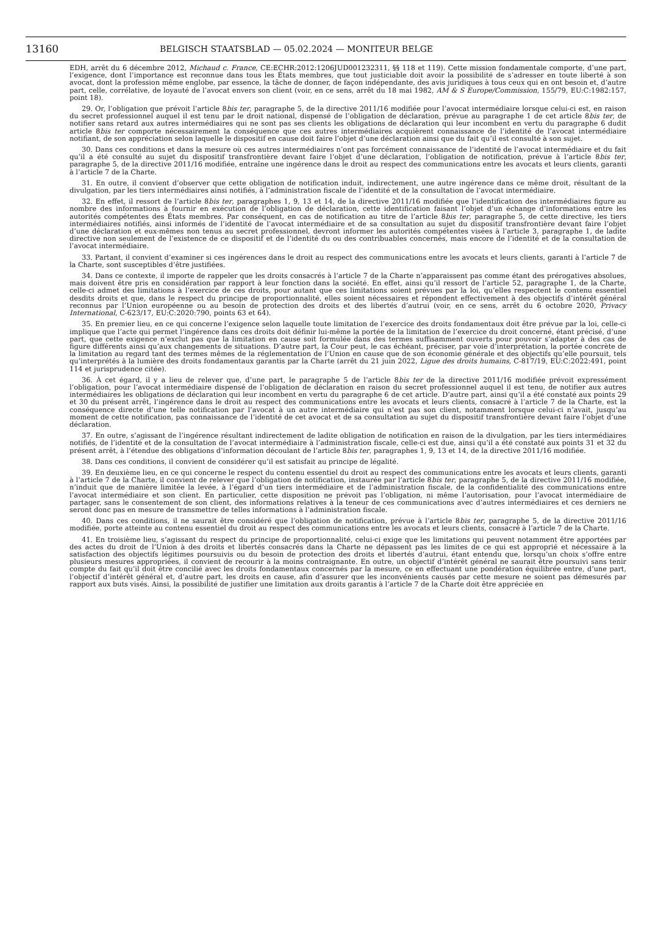13160 BELGISCH STAATSBLAD — 05.02.2024 — MONITEUR BELGE
EDH, arrêt du 6 décembre 2012, Michaud c. France, CE:ECHR:2012:1206JUD001232311, §§ 118 et 119). Cette mission fondamentale comporte, d’une part, l’exigence, dont l’importance est reconnue dans tous les États membres, que tout justiciable doit avoir la possibilité de s’adresser en toute liberté à son avocat, dont la profession même englobe, par essence, la tâche de donner, de façon indépendante, des avis juridiques à tous ceux qui en ont besoin et, d’autre part, celle, corrélative, de loyauté de l’avocat envers son client (voir, en ce sens, arrêt du 18 mai 1982, AM & S Europe/Commission, 155/79, EU:C:1982:157, point 18).
29. Or, l’obligation que prévoit l’article 8bis ter, paragraphe 5, de la directive 2011/16 modifiée pour l’avocat intermédiaire lorsque celui-ci est, en raison du secret professionnel auquel il est tenu par le droit national, dispensé de l’obligation de déclaration, prévue au paragraphe 1 de cet article 8bis ter, de notifier sans retard aux autres intermédiaires qui ne sont pas ses clients les obligations de déclaration qui leur incombent en vertu du paragraphe 6 dudit article 8bis ter comporte nécessairement la conséquence que ces autres intermédiaires acquièrent connaissance de l’identité de l’avocat intermédiaire notifiant, de son appréciation selon laquelle le dispositif en cause doit faire l’objet d’une déclaration ainsi que du fait qu’il est consulté à son sujet.
30. Dans ces conditions et dans la mesure où ces autres intermédiaires n’ont pas forcément connaissance de l’identité de l’avocat intermédiaire et du fait qu’il a été consulté au sujet du dispositif transfrontière devant faire l’objet d’une déclaration, l’obligation de notification, prévue à l’article 8bis ter, paragraphe 5, de la directive 2011/16 modifiée, entraîne une ingérence dans le droit au respect des communications entre les avocats et leurs clients, garanti à l’article 7 de la Charte.
31. En outre, il convient d’observer que cette obligation de notification induit, indirectement, une autre ingérence dans ce même droit, résultant de la divulgation, par les tiers intermédiaires ainsi notifiés, à l’administration fiscale de l’identité et de la consultation de l’avocat intermédiaire.
32. En effet, il ressort de l’article 8bis ter, paragraphes 1, 9, 13 et 14, de la directive 2011/16 modifiée que l’identification des intermédiaires figure au nombre des informations à fournir en exécution de l’obligation de déclaration, cette identification faisant l’objet d’un échange d’informations entre les autorités compétentes des États membres. Par conséquent, en cas de notification au titre de l’article 8bis ter, paragraphe 5, de cette directive, les tiers intermédiaires notifiés, ainsi informés de l’identité de l’avocat intermédiaire et de sa consultation au sujet du dispositif transfrontière devant faire l’objet d’une déclaration et eux-mêmes non tenus au secret professionnel, devront informer les autorités compétentes visées à l’article 3, paragraphe 1, de ladite directive non seulement de l’existence de ce dispositif et de l’identité du ou des contribuables concernés, mais encore de l’identité et de la consultation de l’avocat intermédiaire.
33. Partant, il convient d’examiner si ces ingérences dans le droit au respect des communications entre les avocats et leurs clients, garanti à l’article 7 de la Charte, sont susceptibles d’être justifiées.
34. Dans ce contexte, il importe de rappeler que les droits consacrés à l’article 7 de la Charte n’apparaissent pas comme étant des prérogatives absolues, mais doivent être pris en considération par rapport à leur fonction dans la société. En effet, ainsi qu’il ressort de l’article 52, paragraphe 1, de la Charte, celle-ci admet des limitations à l’exercice de ces droits, pour autant que ces limitations soient prévues par la loi, qu’elles respectent le contenu essentiel desdits droits et que, dans le respect du principe de proportionnalité, elles soient nécessaires et répondent effectivement à des objectifs d’intérêt général reconnus par l’Union européenne ou au besoin de protection des droits et des libertés d’autrui (voir, en ce sens, arrêt du 6 octobre 2020, Privacy International, C-623/17, EU:C:2020:790, points 63 et 64).
35. En premier lieu, en ce qui concerne l’exigence selon laquelle toute limitation de l’exercice des droits fondamentaux doit être prévue par la loi, celle-ci implique que l’acte qui permet l’ingérence dans ces droits doit définir lui-même la portée de la limitation de l’exercice du droit concerné, étant précisé, d’une part, que cette exigence n’exclut pas que la limitation en cause soit formulée dans des termes suffisamment ouverts pour pouvoir s’adapter à des cas de figure différents ainsi qu’aux changements de situations. D’autre part, la Cour peut, le cas échéant, préciser, par voie d’interprétation, la portée concrète de la limitation au regard tant des termes mêmes de la réglementation de l’Union en cause que de son économie générale et des objectifs qu’elle poursuit, tels qu’interprétés à la lumière des droits fondamentaux garantis par la Charte (arrêt du 21 juin 2022, Ligue des droits humains, C-817/19, EU:C:2022:491, point 114 et jurisprudence citée).
36. À cet égard, il y a lieu de relever que, d’une part, le paragraphe 5 de l’article 8bis ter de la directive 2011/16 modifiée prévoit expressément l’obligation, pour l’avocat intermédiaire dispensé de l’obligation de déclaration en raison du secret professionnel auquel il est tenu, de notifier aux autres intermédiaires les obligations de déclaration qui leur incombent en vertu du paragraphe 6 de cet article. D’autre part, ainsi qu’il a été constaté aux points 29 et 30 du présent arrêt, l’ingérence dans le droit au respect des communications entre les avocats et leurs clients, consacré à l’article 7 de la Charte, est la conséquence directe d’une telle notification par l’avocat à un autre intermédiaire qui n’est pas son client, notamment lorsque celui-ci n’avait, jusqu’au moment de cette notification, pas connaissance de l’identité de cet avocat et de sa consultation au sujet du dispositif transfrontière devant faire l’objet d’une déclaration.
37. En outre, s’agissant de l’ingérence résultant indirectement de ladite obligation de notification en raison de la divulgation, par les tiers intermédiaires notifiés, de l’identité et de la consultation de l’avocat intermédiaire à l’administration fiscale, celle-ci est due, ainsi qu’il a été constaté aux points 31 et 32 du présent arrêt, à l’étendue des obligations d’information découlant de l’article 8bis ter, paragraphes 1, 9, 13 et 14, de la directive 2011/16 modifiée.
38. Dans ces conditions, il convient de considérer qu’il est satisfait au principe de légalité.
39. En deuxième lieu, en ce qui concerne le respect du contenu essentiel du droit au respect des communications entre les avocats et leurs clients, garanti à l’article 7 de la Charte, il convient de relever que l’obligation de notification, instaurée par l’article 8bis ter, paragraphe 5, de la directive 2011/16 modifiée, n’induit que de manière limitée la levée, à l’égard d’un tiers intermédiaire et de l’administration fiscale, de la confidentialité des communications entre l’avocat intermédiaire et son client. En particulier, cette disposition ne prévoit pas l’obligation, ni même l’autorisation, pour l’avocat intermédiaire de partager, sans le consentement de son client, des informations relatives à la teneur de ces communications avec d’autres intermédiaires et ces derniers ne seront donc pas en mesure de transmettre de telles informations à l’administration fiscale.
40. Dans ces conditions, il ne saurait être considéré que l’obligation de notification, prévue à l’article 8bis ter, paragraphe 5, de la directive 2011/16 modifiée, porte atteinte au contenu essentiel du droit au respect des communications entre les avocats et leurs clients, consacré à l’article 7 de la Charte.
41. En troisième lieu, s’agissant du respect du principe de proportionnalité, celui-ci exige que les limitations qui peuvent notamment être apportées par des actes du droit de l’Union à des droits et libertés consacrés dans la Charte ne dépassent pas les limites de ce qui est approprié et nécessaire à la satisfaction des objectifs légitimes poursuivis ou du besoin de protection des droits et libertés d’autrui, étant entendu que, lorsqu’un choix s’offre entre plusieurs mesures appropriées, il convient de recourir à la moins contraignante. En outre, un objectif d’intérêt général ne saurait être poursuivi sans tenir compte du fait qu’il doit être concilié avec les droits fondamentaux concernés par la mesure, ce en effectuant une pondération équilibrée entre, d’une part, l’objectif d’intérêt général et, d’autre part, les droits en cause, afin d’assurer que les inconvénients causés par cette mesure ne soient pas démesurés par rapport aux buts visés. Ainsi, la possibilité de justifier une limitation aux droits garantis à l’article 7 de la Charte doit être appréciée en